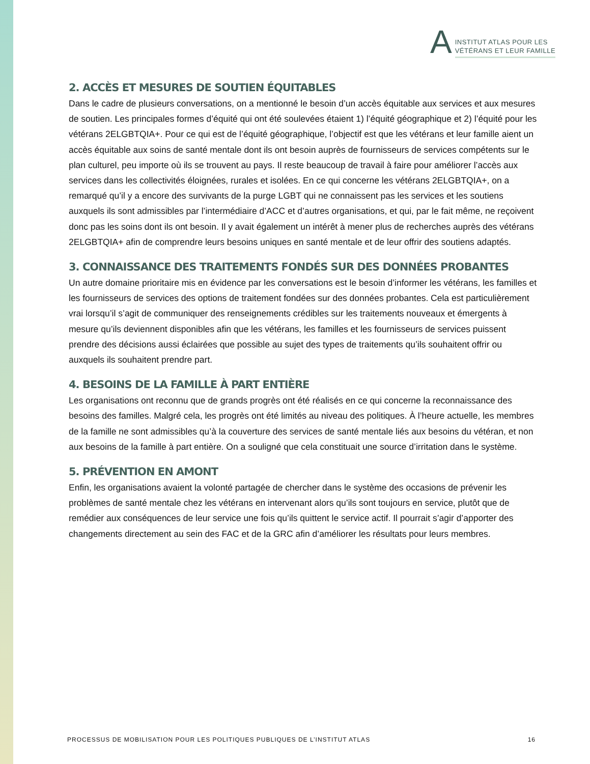A
INSTITUT ATLAS POUR LES
VÉTÉRANS ET LEUR FAMILLE
2. ACCÈS ET MESURES DE SOUTIEN ÉQUITABLES
Dans le cadre de plusieurs conversations, on a mentionné le besoin d’un accès équitable aux services et aux mesures de soutien. Les principales formes d’équité qui ont été soulevées étaient 1) l’équité géographique et 2) l’équité pour les vétérans 2ELGBTQIA+. Pour ce qui est de l’équité géographique, l’objectif est que les vétérans et leur famille aient un accès équitable aux soins de santé mentale dont ils ont besoin auprès de fournisseurs de services compétents sur le plan culturel, peu importe où ils se trouvent au pays. Il reste beaucoup de travail à faire pour améliorer l’accès aux services dans les collectivités éloignées, rurales et isolées. En ce qui concerne les vétérans 2ELGBTQIA+, on a remarqué qu’il y a encore des survivants de la purge LGBT qui ne connaissent pas les services et les soutiens auxquels ils sont admissibles par l’intermédiaire d’ACC et d’autres organisations, et qui, par le fait même, ne reçoivent donc pas les soins dont ils ont besoin. Il y avait également un intérêt à mener plus de recherches auprès des vétérans 2ELGBTQIA+ afin de comprendre leurs besoins uniques en santé mentale et de leur offrir des soutiens adaptés.
3. CONNAISSANCE DES TRAITEMENTS FONDÉS SUR DES DONNÉES PROBANTES
Un autre domaine prioritaire mis en évidence par les conversations est le besoin d’informer les vétérans, les familles et les fournisseurs de services des options de traitement fondées sur des données probantes. Cela est particulièrement vrai lorsqu’il s’agit de communiquer des renseignements crédibles sur les traitements nouveaux et émergents à mesure qu’ils deviennent disponibles afin que les vétérans, les familles et les fournisseurs de services puissent prendre des décisions aussi éclairées que possible au sujet des types de traitements qu’ils souhaitent offrir ou auxquels ils souhaitent prendre part.
4. BESOINS DE LA FAMILLE À PART ENTIÈRE
Les organisations ont reconnu que de grands progrès ont été réalisés en ce qui concerne la reconnaissance des besoins des familles. Malgré cela, les progrès ont été limités au niveau des politiques. À l’heure actuelle, les membres de la famille ne sont admissibles qu’à la couverture des services de santé mentale liés aux besoins du vétéran, et non aux besoins de la famille à part entière. On a souligné que cela constituait une source d’irritation dans le système.
5. PRÉVENTION EN AMONT
Enfin, les organisations avaient la volonté partagée de chercher dans le système des occasions de prévenir les problèmes de santé mentale chez les vétérans en intervenant alors qu’ils sont toujours en service, plutôt que de remédier aux conséquences de leur service une fois qu’ils quittent le service actif. Il pourrait s’agir d’apporter des changements directement au sein des FAC et de la GRC afin d’améliorer les résultats pour leurs membres.
PROCESSUS DE MOBILISATION POUR LES POLITIQUES PUBLIQUES DE L’INSTITUT ATLAS 16